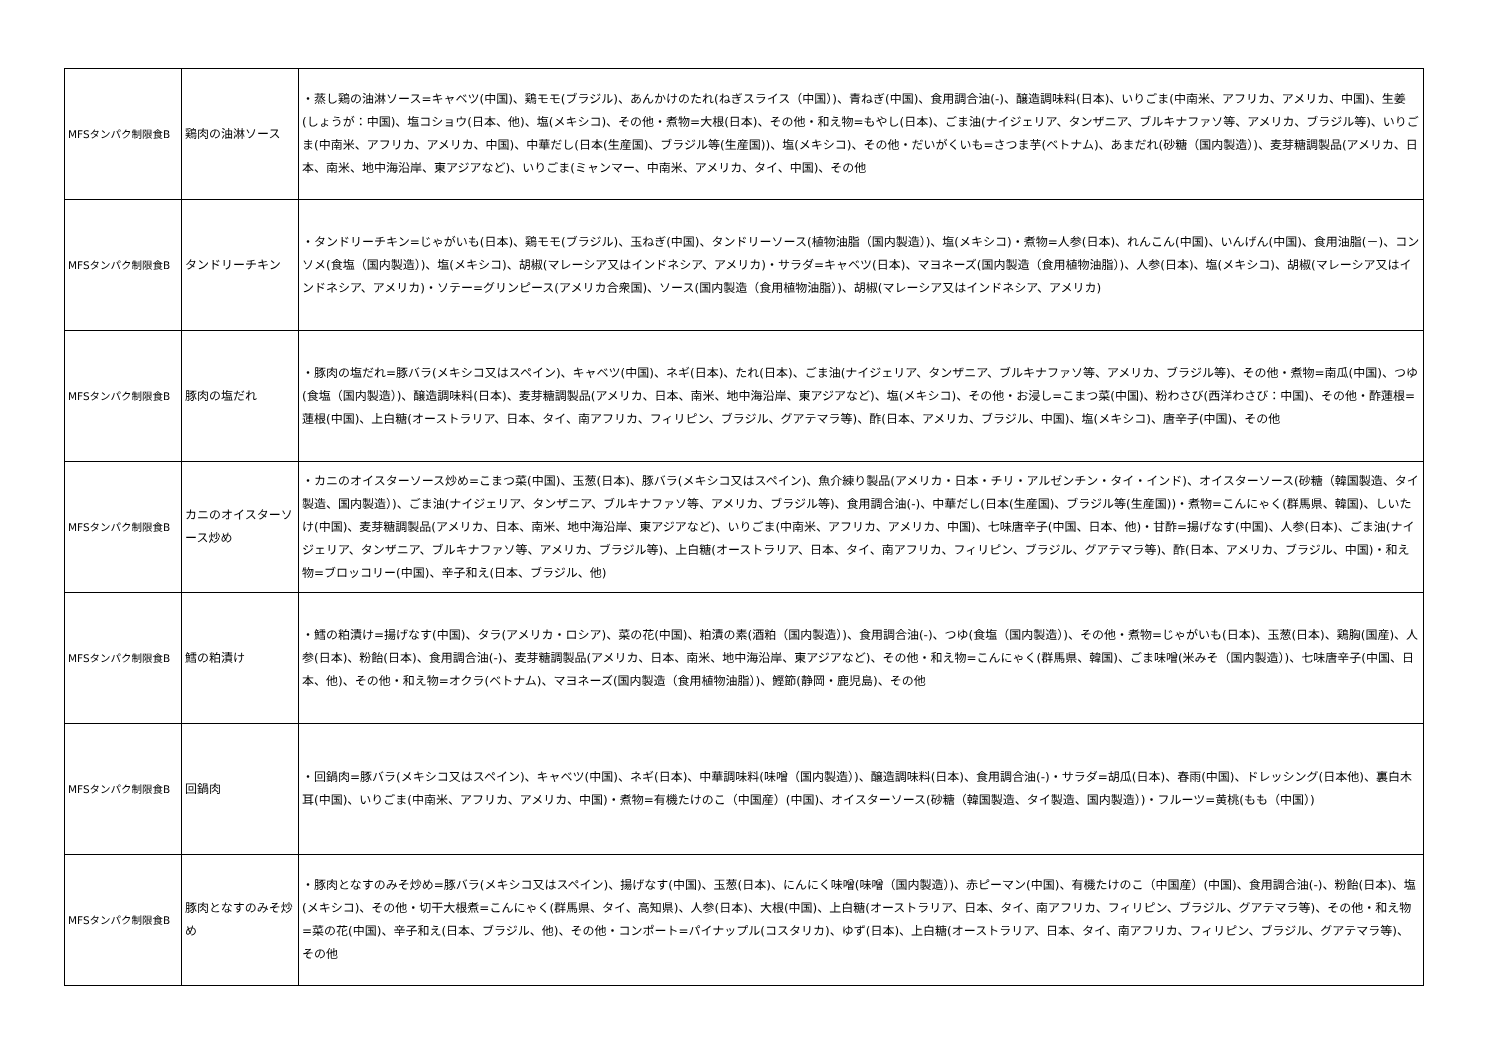| MFSタンパク制限食B | 鶏肉の油淋ソース | ・蒸し鶏の油淋ソース=キャベツ(中国)、鶏モモ(ブラジル)、あんかけのたれ(ねぎスライス（中国）)、青ねぎ(中国)、食用調合油(-)、醸造調味料(日本)、いりごま(中南米、アフリカ、アメリカ、中国)、生姜(しょうが：中国)、塩コショウ(日本、他)、塩(メキシコ)、その他・煮物=大根(日本)、その他・和え物=もやし(日本)、ごま油(ナイジェリア、タンザニア、ブルキナファソ等、アメリカ、ブラジル等)、いりごま(中南米、アフリカ、アメリカ、中国)、中華だし(日本(生産国)、ブラジル等(生産国))、塩(メキシコ)、その他・だいがくいも=さつま芋(ベトナム)、あまだれ(砂糖（国内製造）)、麦芽糖調製品(アメリカ、日本、南米、地中海沿岸、東アジアなど)、いりごま(ミャンマー、中南米、アメリカ、タイ、中国)、その他 |
| MFSタンパク制限食B | タンドリーチキン | ・タンドリーチキン=じゃがいも(日本)、鶏モモ(ブラジル)、玉ねぎ(中国)、タンドリーソース(植物油脂（国内製造）)、塩(メキシコ)・煮物=人参(日本)、れんこん(中国)、いんげん(中国)、食用油脂(－)、コンソメ(食塩（国内製造）)、塩(メキシコ)、胡椒(マレーシア又はインドネシア、アメリカ)・サラダ=キャベツ(日本)、マヨネーズ(国内製造（食用植物油脂）)、人参(日本)、塩(メキシコ)、胡椒(マレーシア又はインドネシア、アメリカ)・ソテー=グリンピース(アメリカ合衆国)、ソース(国内製造（食用植物油脂）)、胡椒(マレーシア又はインドネシア、アメリカ) |
| MFSタンパク制限食B | 豚肉の塩だれ | ・豚肉の塩だれ=豚バラ(メキシコ又はスペイン)、キャベツ(中国)、ネギ(日本)、たれ(日本)、ごま油(ナイジェリア、タンザニア、ブルキナファソ等、アメリカ、ブラジル等)、その他・煮物=南瓜(中国)、つゆ(食塩（国内製造）)、醸造調味料(日本)、麦芽糖調製品(アメリカ、日本、南米、地中海沿岸、東アジアなど)、塩(メキシコ)、その他・お浸し=こまつ菜(中国)、粉わさび(西洋わさび：中国)、その他・酢蓮根=蓮根(中国)、上白糖(オーストラリア、日本、タイ、南アフリカ、フィリピン、ブラジル、グアテマラ等)、酢(日本、アメリカ、ブラジル、中国)、塩(メキシコ)、唐辛子(中国)、その他 |
| MFSタンパク制限食B | カニのオイスターソース炒め | ・カニのオイスターソース炒め=こまつ菜(中国)、玉葱(日本)、豚バラ(メキシコ又はスペイン)、魚介練り製品(アメリカ・日本・チリ・アルゼンチン・タイ・インド)、オイスターソース(砂糖（韓国製造、タイ製造、国内製造）)、ごま油(ナイジェリア、タンザニア、ブルキナファソ等、アメリカ、ブラジル等)、食用調合油(-)、中華だし(日本(生産国)、ブラジル等(生産国))・煮物=こんにゃく(群馬県、韓国)、しいたけ(中国)、麦芽糖調製品(アメリカ、日本、南米、地中海沿岸、東アジアなど)、いりごま(中南米、アフリカ、アメリカ、中国)、七味唐辛子(中国、日本、他)・甘酢=揚げなす(中国)、人参(日本)、ごま油(ナイジェリア、タンザニア、ブルキナファソ等、アメリカ、ブラジル等)、上白糖(オーストラリア、日本、タイ、南アフリカ、フィリピン、ブラジル、グアテマラ等)、酢(日本、アメリカ、ブラジル、中国)・和え物=ブロッコリー(中国)、辛子和え(日本、ブラジル、他) |
| MFSタンパク制限食B | 鱈の粕漬け | ・鱈の粕漬け=揚げなす(中国)、タラ(アメリカ・ロシア)、菜の花(中国)、粕漬の素(酒粕（国内製造）)、食用調合油(-)、つゆ(食塩（国内製造）)、その他・煮物=じゃがいも(日本)、玉葱(日本)、鶏胸(国産)、人参(日本)、粉飴(日本)、食用調合油(-)、麦芽糖調製品(アメリカ、日本、南米、地中海沿岸、東アジアなど)、その他・和え物=こんにゃく(群馬県、韓国)、ごま味噌(米みそ（国内製造）)、七味唐辛子(中国、日本、他)、その他・和え物=オクラ(ベトナム)、マヨネーズ(国内製造（食用植物油脂）)、鰹節(静岡・鹿児島)、その他 |
| MFSタンパク制限食B | 回鍋肉 | ・回鍋肉=豚バラ(メキシコ又はスペイン)、キャベツ(中国)、ネギ(日本)、中華調味料(味噌（国内製造）)、醸造調味料(日本)、食用調合油(-)・サラダ=胡瓜(日本)、春雨(中国)、ドレッシング(日本他)、裏白木耳(中国)、いりごま(中南米、アフリカ、アメリカ、中国)・煮物=有機たけのこ（中国産）(中国)、オイスターソース(砂糖（韓国製造、タイ製造、国内製造）)・フルーツ=黄桃(もも（中国）) |
| MFSタンパク制限食B | 豚肉となすのみそ炒め | ・豚肉となすのみそ炒め=豚バラ(メキシコ又はスペイン)、揚げなす(中国)、玉葱(日本)、にんにく味噌(味噌（国内製造）)、赤ピーマン(中国)、有機たけのこ（中国産）(中国)、食用調合油(-)、粉飴(日本)、塩(メキシコ)、その他・切干大根煮=こんにゃく(群馬県、タイ、高知県)、人参(日本)、大根(中国)、上白糖(オーストラリア、日本、タイ、南アフリカ、フィリピン、ブラジル、グアテマラ等)、その他・和え物=菜の花(中国)、辛子和え(日本、ブラジル、他)、その他・コンポート=パイナップル(コスタリカ)、ゆず(日本)、上白糖(オーストラリア、日本、タイ、南アフリカ、フィリピン、ブラジル、グアテマラ等)、その他 |